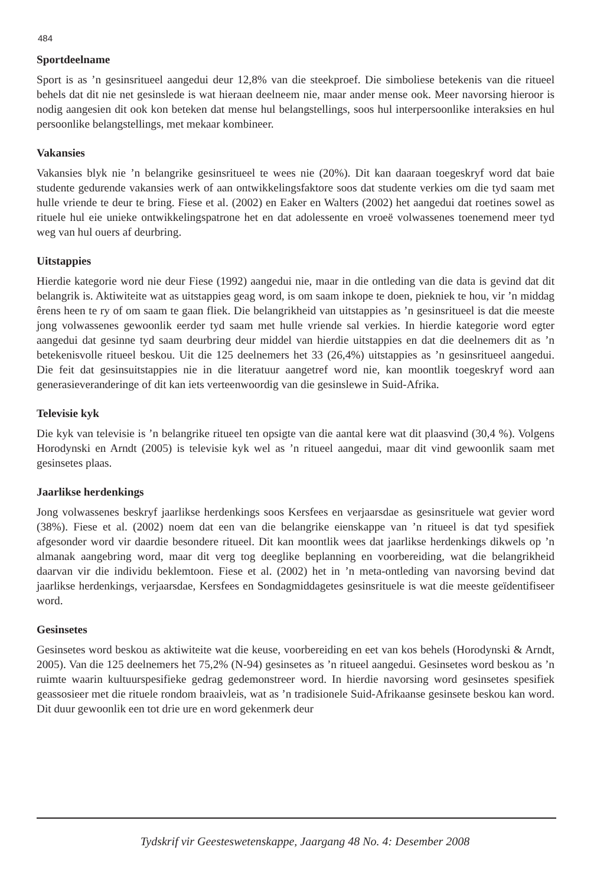484
Sportdeelname
Sport is as ’n gesinsritueel aangedui deur 12,8% van die steekproef. Die simboliese betekenis van die ritueel behels dat dit nie net gesinslede is wat hieraan deelneem nie, maar ander mense ook. Meer navorsing hieroor is nodig aangesien dit ook kon beteken dat mense hul belangstellings, soos hul interpersoonlike interaksies en hul persoonlike belangstellings, met mekaar kombineer.
Vakansies
Vakansies blyk nie ’n belangrike gesinsritueel te wees nie (20%). Dit kan daaraan toegeskryf word dat baie studente gedurende vakansies werk of aan ontwikkelingsfaktore soos dat studente verkies om die tyd saam met hulle vriende te deur te bring. Fiese et al. (2002) en Eaker en Walters (2002) het aangedui dat roetines sowel as rituele hul eie unieke ontwikkelingspatrone het en dat adolessente en vroeë volwassenes toenemend meer tyd weg van hul ouers af deurbring.
Uitstappies
Hierdie kategorie word nie deur Fiese (1992) aangedui nie, maar in die ontleding van die data is gevind dat dit belangrik is. Aktiwiteite wat as uitstappies geag word, is om saam inkope te doen, piekniek te hou, vir ’n middag êrens heen te ry of om saam te gaan fliek. Die belangrikheid van uitstappies as ’n gesinsritueel is dat die meeste jong volwassenes gewoonlik eerder tyd saam met hulle vriende sal verkies. In hierdie kategorie word egter aangedui dat gesinne tyd saam deurbring deur middel van hierdie uitstappies en dat die deelnemers dit as ’n betekenisvolle ritueel beskou. Uit die 125 deelnemers het 33 (26,4%) uitstappies as ’n gesinsritueel aangedui. Die feit dat gesinsuitstappies nie in die literatuur aangetref word nie, kan moontlik toegeskryf word aan generasieveranderinge of dit kan iets verteenwoordig van die gesinslewe in Suid-Afrika.
Televisie kyk
Die kyk van televisie is ’n belangrike ritueel ten opsigte van die aantal kere wat dit plaasvind (30,4 %). Volgens Horodynski en Arndt (2005) is televisie kyk wel as ’n ritueel aangedui, maar dit vind gewoonlik saam met gesinsetes plaas.
Jaarlikse herdenkings
Jong volwassenes beskryf jaarlikse herdenkings soos Kersfees en verjaarsdae as gesinsrituele wat gevier word (38%). Fiese et al. (2002) noem dat een van die belangrike eienskappe van ’n ritueel is dat tyd spesifiek afgesonder word vir daardie besondere ritueel. Dit kan moontlik wees dat jaarlikse herdenkings dikwels op ’n almanak aangebring word, maar dit verg tog deeglike beplanning en voorbereiding, wat die belangrikheid daarvan vir die individu beklemtoon. Fiese et al. (2002) het in ’n meta-ontleding van navorsing bevind dat jaarlikse herdenkings, verjaarsdae, Kersfees en Sondagmiddagetes gesinsrituele is wat die meeste geïdentifiseer word.
Gesinsetes
Gesinsetes word beskou as aktiwiteite wat die keuse, voorbereiding en eet van kos behels (Horodynski & Arndt, 2005). Van die 125 deelnemers het 75,2% (N-94) gesinsetes as ’n ritueel aangedui. Gesinsetes word beskou as ’n ruimte waarin kultuurspesifieke gedrag gedemonstreer word. In hierdie navorsing word gesinsetes spesifiek geassosieer met die rituele rondom braaivleis, wat as ’n tradisionele Suid-Afrikaanse gesinsete beskou kan word. Dit duur gewoonlik een tot drie ure en word gekenmerk deur
Tydskrif vir Geesteswetenskappe, Jaargang 48 No. 4: Desember 2008